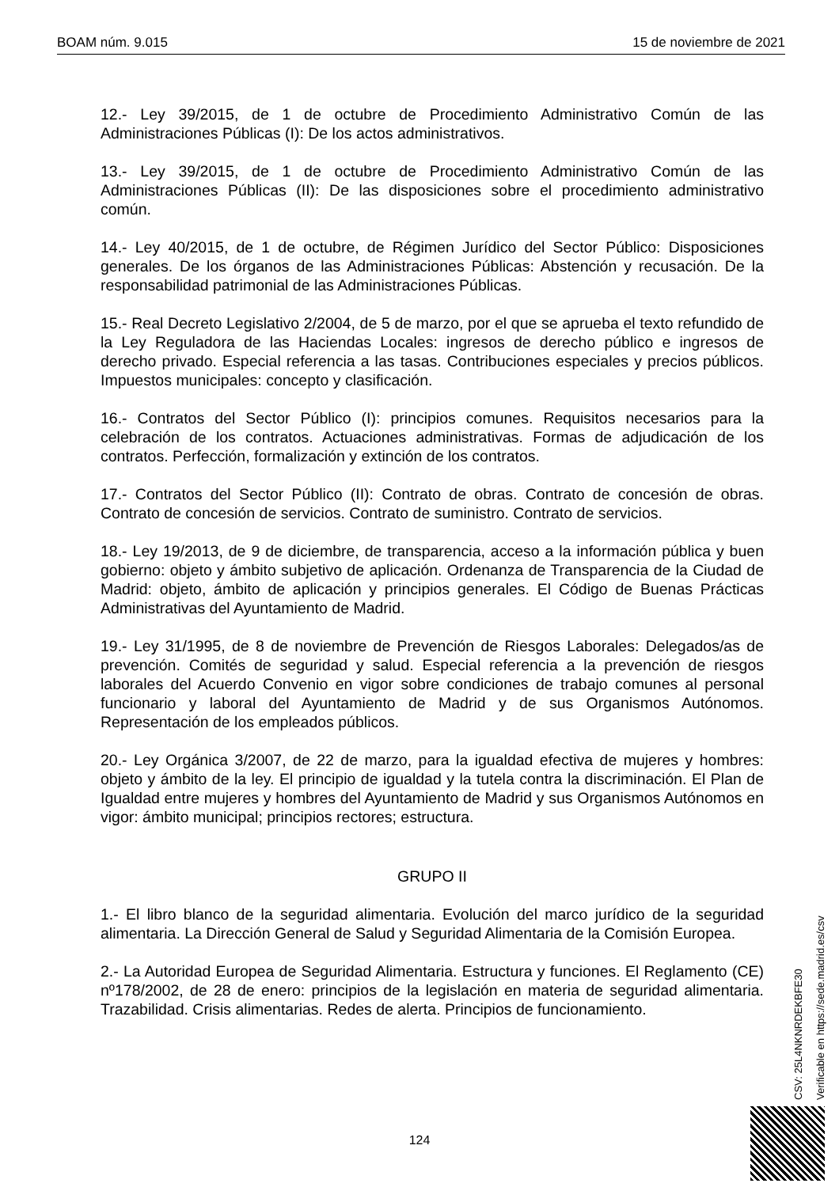BOAM núm. 9.015 15 de noviembre de 2021
12.- Ley 39/2015, de 1 de octubre de Procedimiento Administrativo Común de las Administraciones Públicas (I): De los actos administrativos.
13.- Ley 39/2015, de 1 de octubre de Procedimiento Administrativo Común de las Administraciones Públicas (II): De las disposiciones sobre el procedimiento administrativo común.
14.- Ley 40/2015, de 1 de octubre, de Régimen Jurídico del Sector Público: Disposiciones generales. De los órganos de las Administraciones Públicas: Abstención y recusación. De la responsabilidad patrimonial de las Administraciones Públicas.
15.- Real Decreto Legislativo 2/2004, de 5 de marzo, por el que se aprueba el texto refundido de la Ley Reguladora de las Haciendas Locales: ingresos de derecho público e ingresos de derecho privado. Especial referencia a las tasas. Contribuciones especiales y precios públicos. Impuestos municipales: concepto y clasificación.
16.- Contratos del Sector Público (I): principios comunes. Requisitos necesarios para la celebración de los contratos. Actuaciones administrativas. Formas de adjudicación de los contratos. Perfección, formalización y extinción de los contratos.
17.- Contratos del Sector Público (II): Contrato de obras. Contrato de concesión de obras. Contrato de concesión de servicios. Contrato de suministro. Contrato de servicios.
18.- Ley 19/2013, de 9 de diciembre, de transparencia, acceso a la información pública y buen gobierno: objeto y ámbito subjetivo de aplicación. Ordenanza de Transparencia de la Ciudad de Madrid: objeto, ámbito de aplicación y principios generales. El Código de Buenas Prácticas Administrativas del Ayuntamiento de Madrid.
19.- Ley 31/1995, de 8 de noviembre de Prevención de Riesgos Laborales: Delegados/as de prevención. Comités de seguridad y salud. Especial referencia a la prevención de riesgos laborales del Acuerdo Convenio en vigor sobre condiciones de trabajo comunes al personal funcionario y laboral del Ayuntamiento de Madrid y de sus Organismos Autónomos. Representación de los empleados públicos.
20.- Ley Orgánica 3/2007, de 22 de marzo, para la igualdad efectiva de mujeres y hombres: objeto y ámbito de la ley. El principio de igualdad y la tutela contra la discriminación. El Plan de Igualdad entre mujeres y hombres del Ayuntamiento de Madrid y sus Organismos Autónomos en vigor: ámbito municipal; principios rectores; estructura.
GRUPO II
1.- El libro blanco de la seguridad alimentaria. Evolución del marco jurídico de la seguridad alimentaria. La Dirección General de Salud y Seguridad Alimentaria de la Comisión Europea.
2.- La Autoridad Europea de Seguridad Alimentaria. Estructura y funciones. El Reglamento (CE) nº178/2002, de 28 de enero: principios de la legislación en materia de seguridad alimentaria. Trazabilidad. Crisis alimentarias. Redes de alerta. Principios de funcionamiento.
CSV: 25L4NKNRDEKBFE30
Verificable en https://sede.madrid.es/csv
124